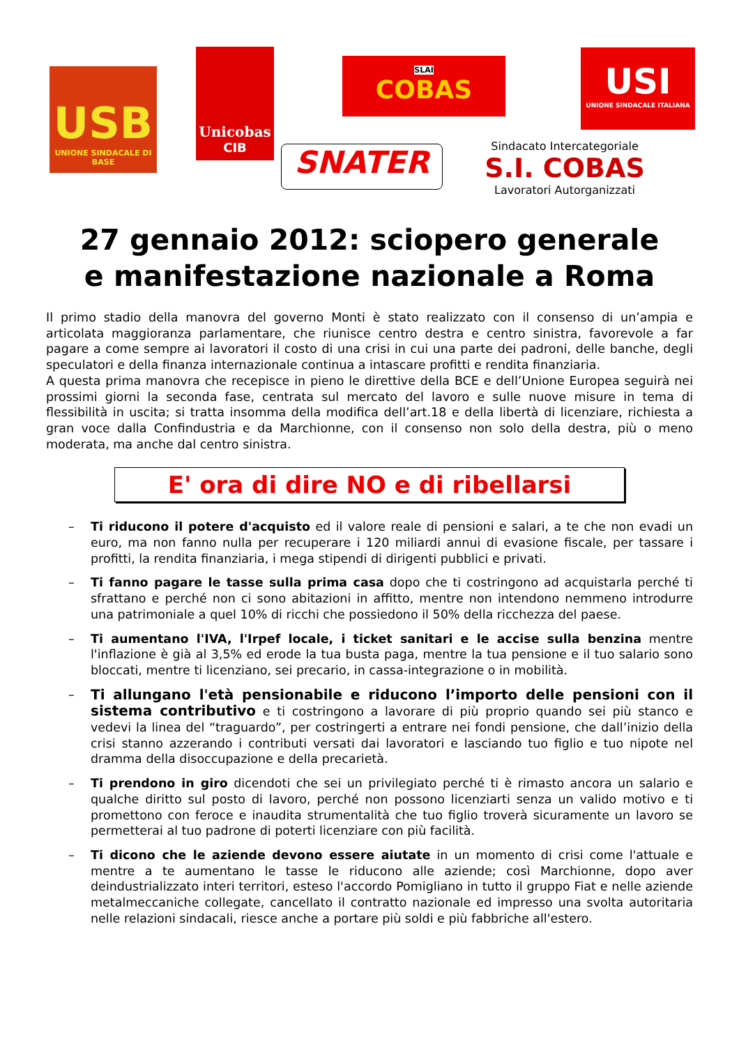USB
UNIONE SINDACALE DI BASE
Unicobas
CIB
SLAI
COBAS
USI
UNIONE SINDACALE ITALIANA
SNATER
Sindacato Intercategoriale
S.I. COBAS
Lavoratori Autorganizzati
27 gennaio 2012: sciopero generale
e manifestazione nazionale a Roma
Il primo stadio della manovra del governo Monti è stato realizzato con il consenso di un’ampia e articolata maggioranza parlamentare, che riunisce centro destra e centro sinistra, favorevole a far pagare a come sempre ai lavoratori il costo di una crisi in cui una parte dei padroni, delle banche, degli speculatori e della finanza internazionale continua a intascare profitti e rendita finanziaria.
A questa prima manovra che recepisce in pieno le direttive della BCE e dell’Unione Europea seguirà nei prossimi giorni la seconda fase, centrata sul mercato del lavoro e sulle nuove misure in tema di flessibilità in uscita; si tratta insomma della modifica dell’art.18 e della libertà di licenziare, richiesta a gran voce dalla Confindustria e da Marchionne, con il consenso non solo della destra, più o meno moderata, ma anche dal centro sinistra.
E' ora di dire NO e di ribellarsi
– Ti riducono il potere d'acquisto ed il valore reale di pensioni e salari, a te che non evadi un euro, ma non fanno nulla per recuperare i 120 miliardi annui di evasione fiscale, per tassare i profitti, la rendita finanziaria, i mega stipendi di dirigenti pubblici e privati.
– Ti fanno pagare le tasse sulla prima casa dopo che ti costringono ad acquistarla perché ti sfrattano e perché non ci sono abitazioni in affitto, mentre non intendono nemmeno introdurre una patrimoniale a quel 10% di ricchi che possiedono il 50% della ricchezza del paese.
– Ti aumentano l'IVA, l'Irpef locale, i ticket sanitari e le accise sulla benzina mentre l'inflazione è già al 3,5% ed erode la tua busta paga, mentre la tua pensione e il tuo salario sono bloccati, mentre ti licenziano, sei precario, in cassa-integrazione o in mobilità.
– Ti allungano l'età pensionabile e riducono l’importo delle pensioni con il sistema contributivo e ti costringono a lavorare di più proprio quando sei più stanco e vedevi la linea del “traguardo”, per costringerti a entrare nei fondi pensione, che dall’inizio della crisi stanno azzerando i contributi versati dai lavoratori e lasciando tuo figlio e tuo nipote nel dramma della disoccupazione e della precarietà.
– Ti prendono in giro dicendoti che sei un privilegiato perché ti è rimasto ancora un salario e qualche diritto sul posto di lavoro, perché non possono licenziarti senza un valido motivo e ti promettono con feroce e inaudita strumentalità che tuo figlio troverà sicuramente un lavoro se permetterai al tuo padrone di poterti licenziare con più facilità.
– Ti dicono che le aziende devono essere aiutate in un momento di crisi come l'attuale e mentre a te aumentano le tasse le riducono alle aziende; così Marchionne, dopo aver deindustrializzato interi territori, esteso l'accordo Pomigliano in tutto il gruppo Fiat e nelle aziende metalmeccaniche collegate, cancellato il contratto nazionale ed impresso una svolta autoritaria nelle relazioni sindacali, riesce anche a portare più soldi e più fabbriche all'estero.